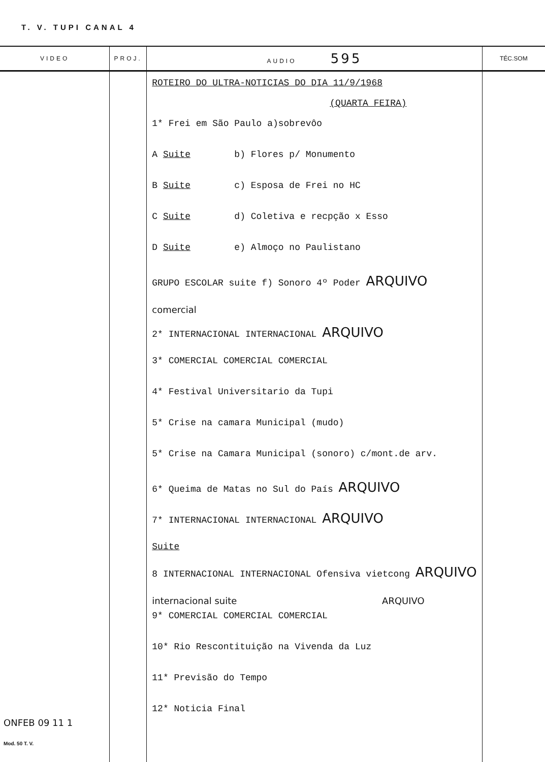T. V. TUPI CANAL 4
| VIDEO | PROJ. | AUDIO 595 | TÉC.SOM |
| --- | --- | --- | --- |
| ONFEB 09 11 1 Mod. 50 T. V. | | ROTEIRO DO ULTRA-NOTICIAS DO DIA 11/9/1968 (QUARTA FEIRA) 1* Frei em São Paulo a)sobrevôo A Suite b) Flores p/ Monumento B Suite c) Esposa de Frei no HC C Suite d) Coletiva e recpção x Esso D Suite e) Almoço no Paulistano GRUPO ESCOLAR suite f) Sonoro 4º Poder ARQUIVO comercial 2* INTERNACIONAL INTERNACIONAL ARQUIVO 3* COMERCIAL COMERCIAL COMERCIAL 4* Festival Universitario da Tupi 5* Crise na camara Municipal (mudo) 5* Crise na Camara Municipal (sonoro) c/mont.de arv. 6* Queima de Matas no Sul do País ARQUIVO 7* INTERNACIONAL INTERNACIONAL ARQUIVO Suite 8 INTERNACIONAL INTERNACIONAL Ofensiva vietcong ARQUIVO internacional suite ARQUIVO 9* COMERCIAL COMERCIAL COMERCIAL 10* Rio Rescontituição na Vivenda da Luz 11* Previsão do Tempo 12* Noticia Final | |